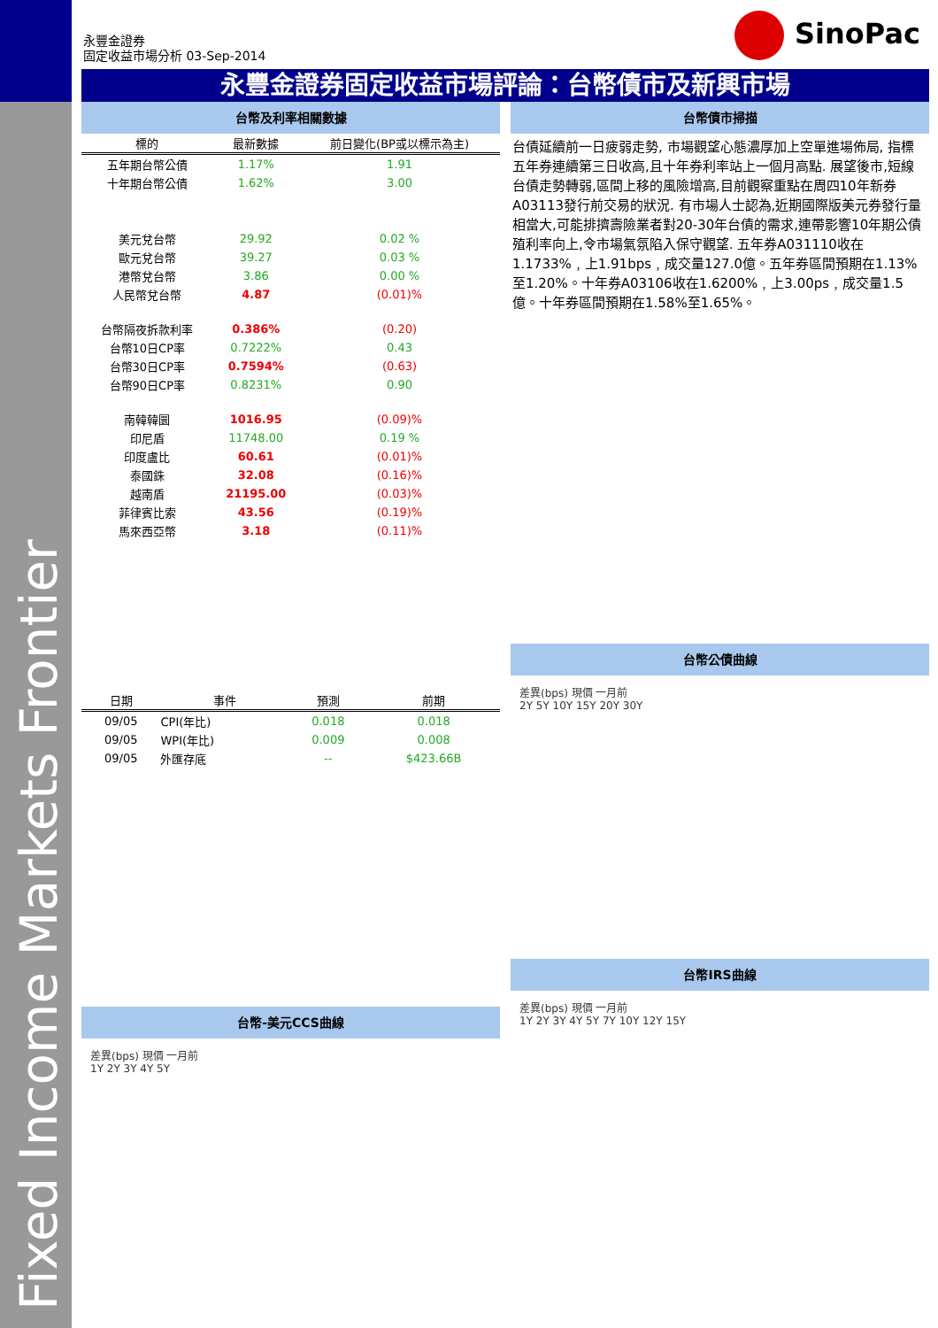永豐金證券
固定收益市場分析 03-Sep-2014
SinoPac
永豐金證券固定收益市場評論：台幣債市及新興市場
台幣及利率相關數據
| 標的 | 最新數據 | 前日變化(BP或以標示為主) |
| --- | --- | --- |
| 五年期台幣公債 | 1.17% | 1.91 |
| 十年期台幣公債 | 1.62% | 3.00 |
| 美元兌台幣 | 29.92 | 0.02 % |
| 歐元兌台幣 | 39.27 | 0.03 % |
| 港幣兌台幣 | 3.86 | 0.00 % |
| 人民幣兌台幣 | 4.87 | (0.01)% |
| 台幣隔夜拆款利率 | 0.386% | (0.20) |
| 台幣10日CP率 | 0.7222% | 0.43 |
| 台幣30日CP率 | 0.7594% | (0.63) |
| 台幣90日CP率 | 0.8231% | 0.90 |
| 南韓韓圜 | 1016.95 | (0.09)% |
| 印尼盾 | 11748.00 | 0.19 % |
| 印度盧比 | 60.61 | (0.01)% |
| 泰國銖 | 32.08 | (0.16)% |
| 越南盾 | 21195.00 | (0.03)% |
| 菲律賓比索 | 43.56 | (0.19)% |
| 馬來西亞幣 | 3.18 | (0.11)% |
| 日期 | 事件 | 預測 | 前期 |
| --- | --- | --- | --- |
| 09/05 | CPI(年比) | 0.018 | 0.018 |
| 09/05 | WPI(年比) | 0.009 | 0.008 |
| 09/05 | 外匯存底 | -- | $423.66B |
台幣-美元CCS曲線
差異(bps) 現價 一月前
1Y 2Y 3Y 4Y 5Y
台幣債市掃描
台債延續前一日疲弱走勢, 市場觀望心態濃厚加上空單進場佈局, 指標五年券連續第三日收高,且十年券利率站上一個月高點. 展望後市,短線台債走勢轉弱,區間上移的風險增高,目前觀察重點在周四10年新券A03113發行前交易的狀況. 有市場人士認為,近期國際版美元券發行量相當大,可能排擠壽險業者對20-30年台債的需求,連帶影響10年期公債殖利率向上,令市場氣氛陷入保守觀望. 五年券A031110收在1.1733%﹐上1.91bps﹐成交量127.0億。五年券區間預期在1.13%至1.20%。十年券A03106收在1.6200%﹐上3.00ps﹐成交量1.5億。十年券區間預期在1.58%至1.65%。
台幣公債曲線
差異(bps) 現價 一月前
2Y 5Y 10Y 15Y 20Y 30Y
台幣IRS曲線
差異(bps) 現價 一月前
1Y 2Y 3Y 4Y 5Y 7Y 10Y 12Y 15Y
Fixed Income Markets Frontier